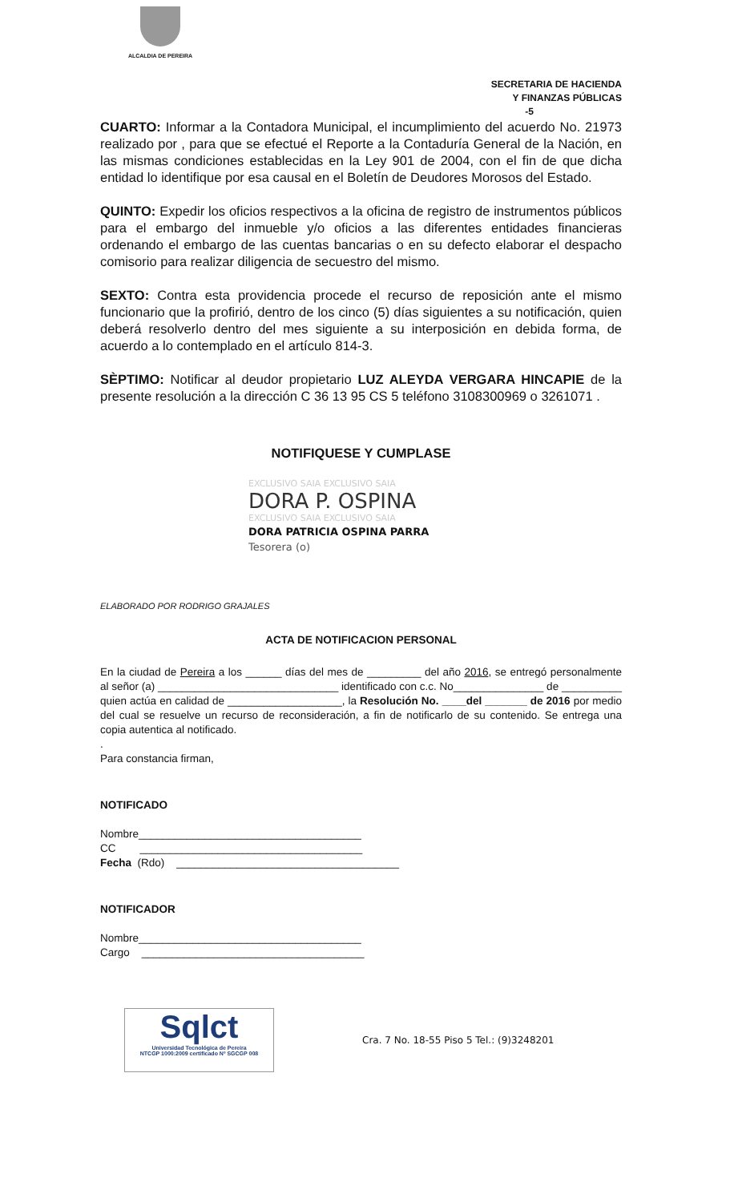ALCALDIA DE PEREIRA
SECRETARIA DE HACIENDA
Y FINANZAS PÚBLICAS
-5
CUARTO: Informar a la Contadora Municipal, el incumplimiento del acuerdo No. 21973 realizado por , para que se efectué el Reporte a la Contaduría General de la Nación, en las mismas condiciones establecidas en la Ley 901 de 2004, con el fin de que dicha entidad lo identifique por esa causal en el Boletín de Deudores Morosos del Estado.
QUINTO: Expedir los oficios respectivos a la oficina de registro de instrumentos públicos para el embargo del inmueble y/o oficios a las diferentes entidades financieras ordenando el embargo de las cuentas bancarias o en su defecto elaborar el despacho comisorio para realizar diligencia de secuestro del mismo.
SEXTO: Contra esta providencia procede el recurso de reposición ante el mismo funcionario que la profirió, dentro de los cinco (5) días siguientes a su notificación, quien deberá resolverlo dentro del mes siguiente a su interposición en debida forma, de acuerdo a lo contemplado en el artículo 814-3.
SÈPTIMO: Notificar al deudor propietario LUZ ALEYDA VERGARA HINCAPIE de la presente resolución a la dirección C 36 13 95 CS 5 teléfono 3108300969 o 3261071 .
NOTIFIQUESE Y CUMPLASE
EXCLUSIVO SAIA EXCLUSIVO SAIA
DORA P. OSPINA
EXCLUSIVO SAIA EXCLUSIVO SAIA
DORA PATRICIA OSPINA PARRA
Tesorera (o)
ELABORADO POR RODRIGO GRAJALES
ACTA DE NOTIFICACION PERSONAL
En la ciudad de Pereira a los ______ días del mes de _________ del año 2016, se entregó personalmente al señor (a) ______________________________ identificado con c.c. No_______________ de __________ quien actúa en calidad de ___________________, la Resolución No. ____del _______ de 2016 por medio del cual se resuelve un recurso de reconsideración, a fin de notificarlo de su contenido. Se entrega una copia autentica al notificado.
.
Para constancia firman,
NOTIFICADO
Nombre_____________________________________
CC _____________________________________
Fecha (Rdo) _____________________________________
NOTIFICADOR
Nombre_____________________________________
Cargo _____________________________________
Sqlct
Universidad Tecnológica de Pereira
NTCGP 1000:2009 certificado Nº SGCGP 008
Cra. 7 No. 18-55 Piso 5 Tel.: (9)3248201